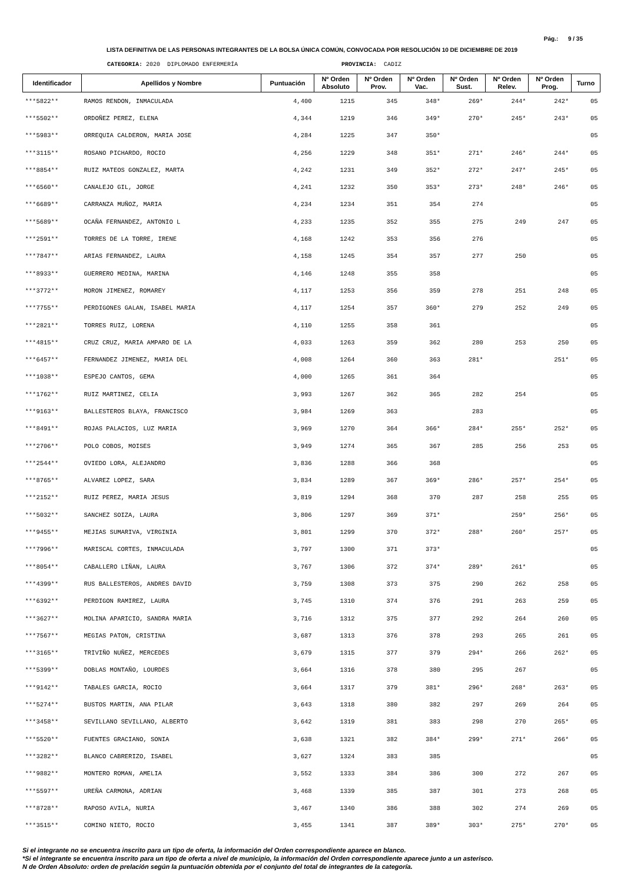Pág.: 9 / 35
LISTA DEFINITIVA DE LAS PERSONAS INTEGRANTES DE LA BOLSA ÚNICA COMÚN, CONVOCADA POR RESOLUCIÓN 10 DE DICIEMBRE DE 2019
CATEGORIA: 2020 DIPLOMADO ENFERMERÍA PROVINCIA: CADIZ
| Identificador | Apellidos y Nombre | Puntuación | Nº Orden Absoluto | Nº Orden Prov. | Nº Orden Vac. | Nº Orden Sust. | Nº Orden Relev. | Nº Orden Prog. | Turno |
| --- | --- | --- | --- | --- | --- | --- | --- | --- | --- |
| ***5822** | RAMOS RENDON, INMACULADA | 4,400 | 1215 | 345 | 348* | 269* | 244* | 242* | 05 |
| ***5502** | ORDOÑEZ PEREZ, ELENA | 4,344 | 1219 | 346 | 349* | 270* | 245* | 243* | 05 |
| ***5983** | ORREQUIA CALDERON, MARIA JOSE | 4,284 | 1225 | 347 | 350* | | | | 05 |
| ***3115** | ROSANO PICHARDO, ROCIO | 4,256 | 1229 | 348 | 351* | 271* | 246* | 244* | 05 |
| ***8854** | RUIZ MATEOS GONZALEZ, MARTA | 4,242 | 1231 | 349 | 352* | 272* | 247* | 245* | 05 |
| ***6560** | CANALEJO GIL, JORGE | 4,241 | 1232 | 350 | 353* | 273* | 248* | 246* | 05 |
| ***6689** | CARRANZA MUÑOZ, MARIA | 4,234 | 1234 | 351 | 354 | 274 | | | 05 |
| ***5689** | OCAÑA FERNANDEZ, ANTONIO L | 4,233 | 1235 | 352 | 355 | 275 | 249 | 247 | 05 |
| ***2591** | TORRES DE LA TORRE, IRENE | 4,168 | 1242 | 353 | 356 | 276 | | | 05 |
| ***7847** | ARIAS FERNANDEZ, LAURA | 4,158 | 1245 | 354 | 357 | 277 | 250 | | 05 |
| ***8933** | GUERRERO MEDINA, MARINA | 4,146 | 1248 | 355 | 358 | | | | 05 |
| ***3772** | MORON JIMENEZ, ROMAREY | 4,117 | 1253 | 356 | 359 | 278 | 251 | 248 | 05 |
| ***7755** | PERDIGONES GALAN, ISABEL MARIA | 4,117 | 1254 | 357 | 360* | 279 | 252 | 249 | 05 |
| ***2821** | TORRES RUIZ, LORENA | 4,110 | 1255 | 358 | 361 | | | | 05 |
| ***4815** | CRUZ CRUZ, MARIA AMPARO DE LA | 4,033 | 1263 | 359 | 362 | 280 | 253 | 250 | 05 |
| ***6457** | FERNANDEZ JIMENEZ, MARIA DEL | 4,008 | 1264 | 360 | 363 | 281* | | 251* | 05 |
| ***1038** | ESPEJO CANTOS, GEMA | 4,000 | 1265 | 361 | 364 | | | | 05 |
| ***1762** | RUIZ MARTINEZ, CELIA | 3,993 | 1267 | 362 | 365 | 282 | 254 | | 05 |
| ***9163** | BALLESTEROS BLAYA, FRANCISCO | 3,984 | 1269 | 363 | | 283 | | | 05 |
| ***8491** | ROJAS PALACIOS, LUZ MARIA | 3,969 | 1270 | 364 | 366* | 284* | 255* | 252* | 05 |
| ***2706** | POLO COBOS, MOISES | 3,949 | 1274 | 365 | 367 | 285 | 256 | 253 | 05 |
| ***2544** | OVIEDO LORA, ALEJANDRO | 3,836 | 1288 | 366 | 368 | | | | 05 |
| ***8765** | ALVAREZ LOPEZ, SARA | 3,834 | 1289 | 367 | 369* | 286* | 257* | 254* | 05 |
| ***2152** | RUIZ PEREZ, MARIA JESUS | 3,819 | 1294 | 368 | 370 | 287 | 258 | 255 | 05 |
| ***5032** | SANCHEZ SOIZA, LAURA | 3,806 | 1297 | 369 | 371* | | 259* | 256* | 05 |
| ***9455** | MEJIAS SUMARIVA, VIRGINIA | 3,801 | 1299 | 370 | 372* | 288* | 260* | 257* | 05 |
| ***7996** | MARISCAL CORTES, INMACULADA | 3,797 | 1300 | 371 | 373* | | | | 05 |
| ***8054** | CABALLERO LIÑAN, LAURA | 3,767 | 1306 | 372 | 374* | 289* | 261* | | 05 |
| ***4399** | RUS BALLESTEROS, ANDRES DAVID | 3,759 | 1308 | 373 | 375 | 290 | 262 | 258 | 05 |
| ***6392** | PERDIGON RAMIREZ, LAURA | 3,745 | 1310 | 374 | 376 | 291 | 263 | 259 | 05 |
| ***3627** | MOLINA APARICIO, SANDRA MARIA | 3,716 | 1312 | 375 | 377 | 292 | 264 | 260 | 05 |
| ***7567** | MEGIAS PATON, CRISTINA | 3,687 | 1313 | 376 | 378 | 293 | 265 | 261 | 05 |
| ***3165** | TRIVIÑO NUÑEZ, MERCEDES | 3,679 | 1315 | 377 | 379 | 294* | 266 | 262* | 05 |
| ***5399** | DOBLAS MONTAÑO, LOURDES | 3,664 | 1316 | 378 | 380 | 295 | 267 | | 05 |
| ***9142** | TABALES GARCIA, ROCIO | 3,664 | 1317 | 379 | 381* | 296* | 268* | 263* | 05 |
| ***5274** | BUSTOS MARTIN, ANA PILAR | 3,643 | 1318 | 380 | 382 | 297 | 269 | 264 | 05 |
| ***3458** | SEVILLANO SEVILLANO, ALBERTO | 3,642 | 1319 | 381 | 383 | 298 | 270 | 265* | 05 |
| ***5520** | FUENTES GRACIANO, SONIA | 3,638 | 1321 | 382 | 384* | 299* | 271* | 266* | 05 |
| ***3282** | BLANCO CABRERIZO, ISABEL | 3,627 | 1324 | 383 | 385 | | | | 05 |
| ***9882** | MONTERO ROMAN, AMELIA | 3,552 | 1333 | 384 | 386 | 300 | 272 | 267 | 05 |
| ***5597** | UREÑA CARMONA, ADRIAN | 3,468 | 1339 | 385 | 387 | 301 | 273 | 268 | 05 |
| ***8728** | RAPOSO AVILA, NURIA | 3,467 | 1340 | 386 | 388 | 302 | 274 | 269 | 05 |
| ***3515** | COMINO NIETO, ROCIO | 3,455 | 1341 | 387 | 389* | 303* | 275* | 270* | 05 |
Si el integrante no se encuentra inscrito para un tipo de oferta, la información del Orden correspondiente aparece en blanco.
*Si el integrante se encuentra inscrito para un tipo de oferta a nivel de municipio, la información del Orden correspondiente aparece junto a un asterisco.
N de Orden Absoluto: orden de prelación según la puntuación obtenida por el conjunto del total de integrantes de la categoría.